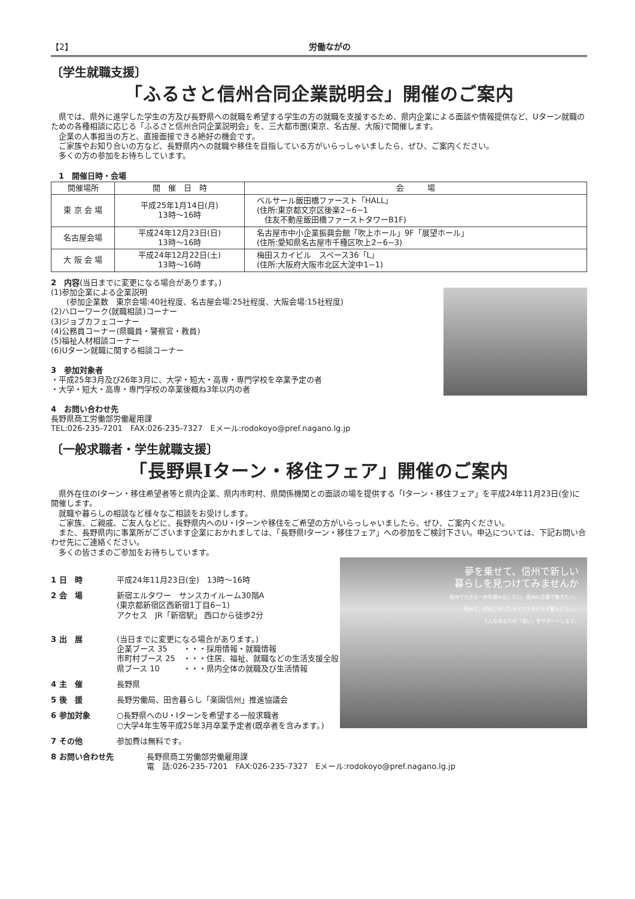【2】 労働ながの
〔学生就職支援〕
「ふるさと信州合同企業説明会」開催のご案内
県では、県外に進学した学生の方及び長野県への就職を希望する学生の方の就職を支援するため、県内企業による面談や情報提供など、Uターン就職のための各種相談に応じる「ふるさと信州合同企業説明会」を、三大都市圏(東京、名古屋、大阪)で開催します。
企業の人事担当の方と、直接面接できる絶好の機会です。
ご家族やお知り合いの方など、長野県内への就職や移住を目指している方がいらっしゃいましたら、ぜひ、ご案内ください。
多くの方の参加をお待ちしています。
1　開催日時・会場
| 開催場所 | 開 催 日 時 | 会 場 |
| --- | --- | --- |
| 東 京 会 場 | 平成25年1月14日(月) 13時～16時 | ベルサール飯田橋ファースト「HALL」 (住所:東京都文京区後楽2−6−1 住友不動産飯田橋ファーストタワーB1F) |
| 名古屋会場 | 平成24年12月23日(日) 13時～16時 | 名古屋市中小企業振興会館「吹上ホール」9F「展望ホール」 (住所:愛知県名古屋市千種区吹上2−6−3) |
| 大 阪 会 場 | 平成24年12月22日(土) 13時～16時 | 梅田スカイビル スペース36「L」 (住所:大阪府大阪市北区大淀中1−1) |
2　内容(当日までに変更になる場合があります。)
(1)参加企業による企業説明
　　(参加企業数　東京会場:40社程度、名古屋会場:25社程度、大阪会場:15社程度)
(2)ハローワーク(就職相談)コーナー
(3)ジョブカフェコーナー
(4)公務員コーナー(県職員・警察官・教員)
(5)福祉人材相談コーナー
(6)Uターン就職に関する相談コーナー
3　参加対象者
・平成25年3月及び26年3月に、大学・短大・高専・専門学校を卒業予定の者
・大学・短大・高専・専門学校の卒業後概ね3年以内の者
4　お問い合わせ先
長野県商工労働部労働雇用課
TEL:026-235-7201　FAX:026-235-7327　Eメール:rodokoyo@pref.nagano.lg.jp
〔一般求職者・学生就職支援〕
「長野県Iターン・移住フェア」開催のご案内
県外在住のIターン・移住希望者等と県内企業、県内市町村、県関係機関との面談の場を提供する「Iターン・移住フェア」を平成24年11月23日(金)に開催します。
就職や暮らしの相談など様々なご相談をお受けします。
ご家族、ご親戚、ご友人などに、長野県内へのU・Iターンや移住をご希望の方がいらっしゃいましたら、ぜひ、ご案内ください。
また、長野県内に事業所がございます企業におかれましては、「長野県Iターン・移住フェア」への参加をご検討下さい。申込については、下記お問い合わせ先にご連絡ください。
多くの皆さまのご参加をお待ちしています。
夢を乗せて、信州で新しい
暮らしを見つけてみませんか
信州で大きな一歩を踏み出したい。信州の企業で働きたい。
信州で、自分に合ったライフスタイルで暮らしたい。
そんなあなたの「想い」をサポートします。
1 日　時 平成24年11月23日(金)　13時～16時
2 会　場 新宿エルタワー　サンスカイルーム30階A
(東京都新宿区西新宿1丁目6−1)
アクセス　JR「新宿駅」 西口から徒歩2分
3 出　展 (当日までに変更になる場合があります。)
企業ブース 35　　・・・採用情報・就職情報
市町村ブース 25　・・・住居、福祉、就職などの生活支援全般
県ブース 10　　　・・・県内全体の就職及び生活情報
4 主　催 長野県
5 後　援 長野労働局、田舎暮らし「楽園信州」推進協議会
6 参加対象 ○長野県へのU・Iターンを希望する一般求職者
○大学4年生等平成25年3月卒業予定者(既卒者を含みます。)
7 その他 参加費は無料です。
8 お問い合わせ先 長野県商工労働部労働雇用課
電　話:026-235-7201　FAX:026-235-7327　Eメール:rodokoyo@pref.nagano.lg.jp